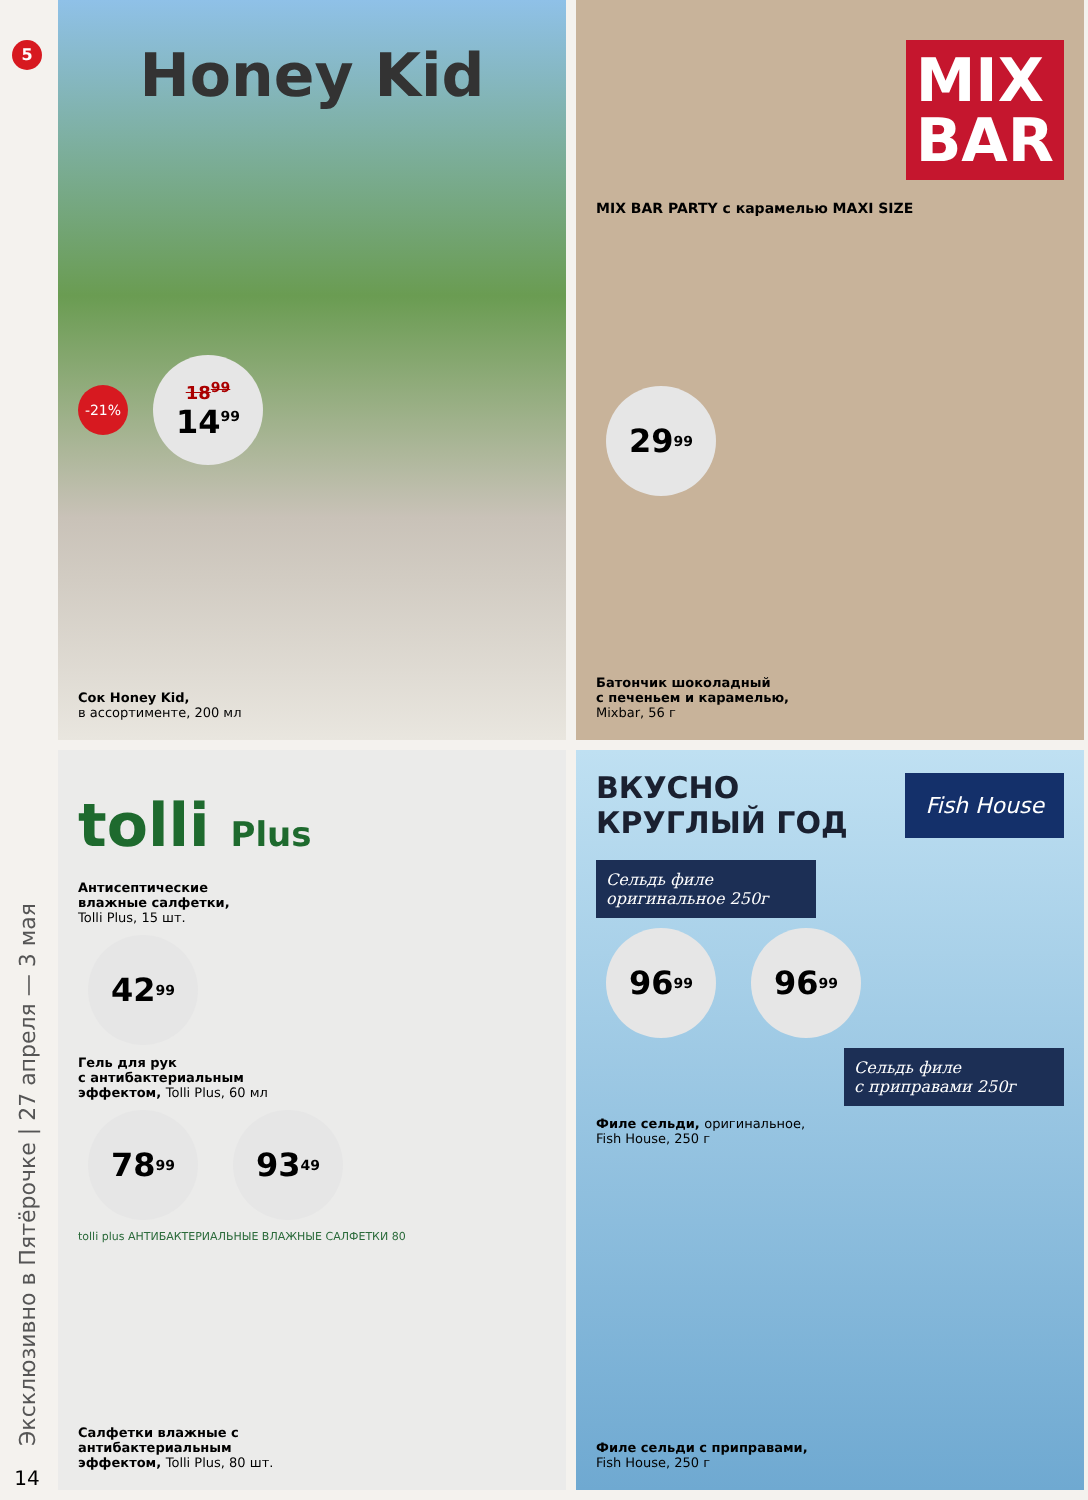5
Эксклюзивно в Пятёрочке | 27 апреля — 3 мая
14
Honey Kid
-21%
18<sup>99</sup>
14<sup>99</sup>
Сок Honey Kid,
в ассортименте, 200 мл
MIX
BAR
MIX BAR PARTY с карамелью MAXI SIZE
29<sup>99</sup>
Батончик шоколадный
с печеньем и карамелью,
Mixbar, 56 г
tolli Plus
Антисептические
влажные салфетки,
Tolli Plus, 15 шт.
42<sup>99</sup>
Гель для рук
с антибактериальным
эффектом, Tolli Plus, 60 мл
78<sup>99</sup>
93<sup>49</sup>
tolli plus АНТИБАКТЕРИАЛЬНЫЕ ВЛАЖНЫЕ САЛФЕТКИ 80
Салфетки влажные с
антибактериальным
эффектом, Tolli Plus, 80 шт.
ВКУСНО
КРУГЛЫЙ ГОД
Fish House
Сельдь филе
оригинальное 250г
96<sup>99</sup>
96<sup>99</sup>
Сельдь филе
с приправами 250г
Филе сельди, оригинальное,
Fish House, 250 г
Филе сельди с приправами,
Fish House, 250 г